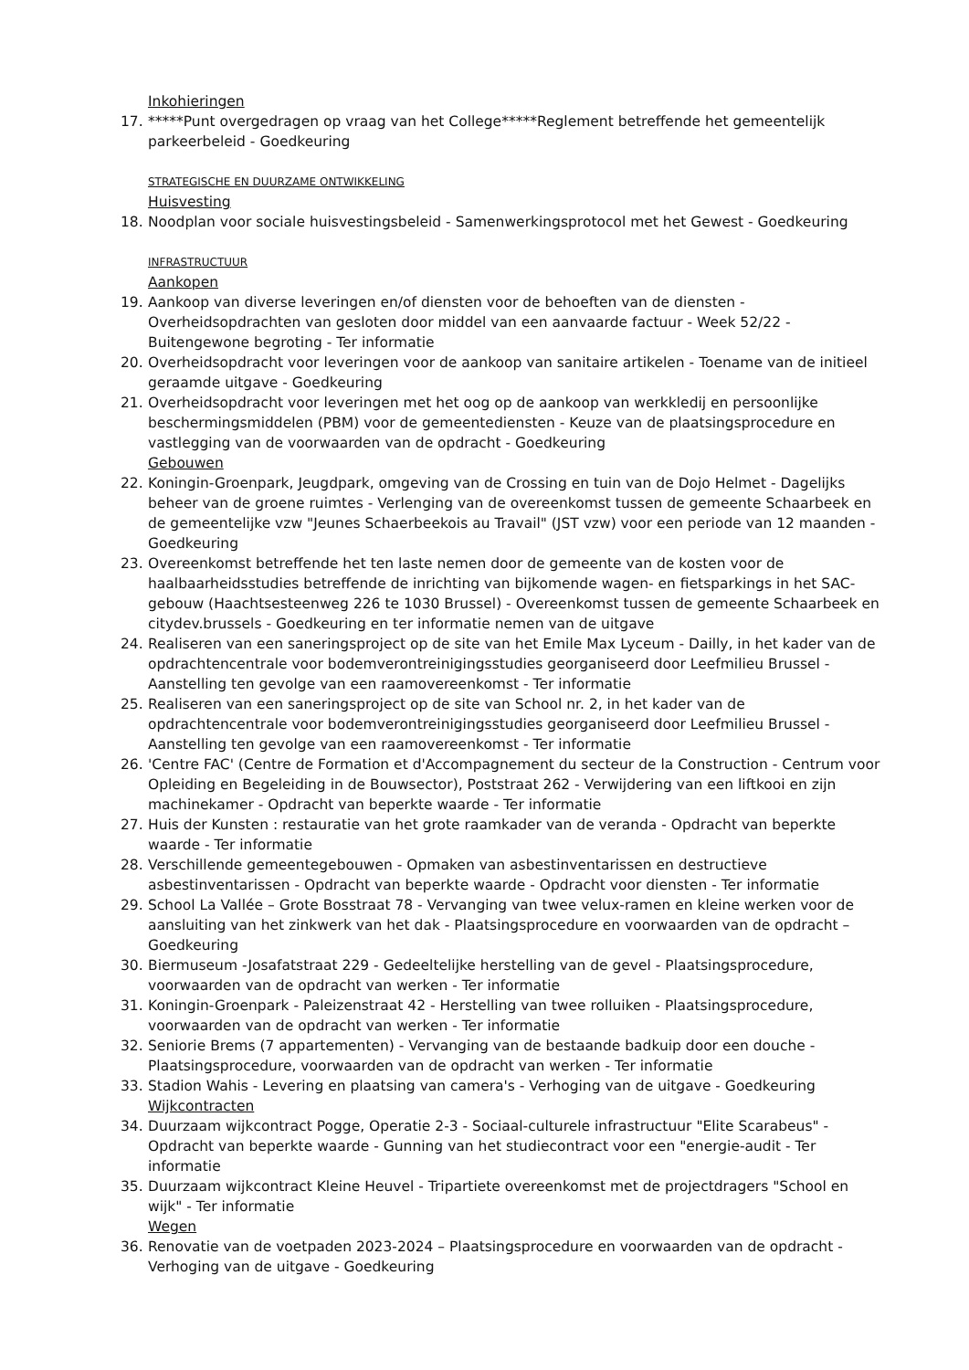Inkohieringen
17. *****Punt overgedragen op vraag van het College*****Reglement betreffende het gemeentelijk parkeerbeleid - Goedkeuring
STRATEGISCHE EN DUURZAME ONTWIKKELING
Huisvesting
18. Noodplan voor sociale huisvestingsbeleid - Samenwerkingsprotocol met het Gewest - Goedkeuring
INFRASTRUCTUUR
Aankopen
19. Aankoop van diverse leveringen en/of diensten voor de behoeften van de diensten - Overheidsopdrachten van gesloten door middel van een aanvaarde factuur - Week 52/22 - Buitengewone begroting - Ter informatie
20. Overheidsopdracht voor leveringen voor de aankoop van sanitaire artikelen - Toename van de initieel geraamde uitgave - Goedkeuring
21. Overheidsopdracht voor leveringen met het oog op de aankoop van werkkledij en persoonlijke beschermingsmiddelen (PBM) voor de gemeentediensten - Keuze van de plaatsingsprocedure en vastlegging van de voorwaarden van de opdracht - Goedkeuring
Gebouwen
22. Koningin-Groenpark, Jeugdpark, omgeving van de Crossing en tuin van de Dojo Helmet - Dagelijks beheer van de groene ruimtes - Verlenging van de overeenkomst tussen de gemeente Schaarbeek en de gemeentelijke vzw "Jeunes Schaerbeekois au Travail" (JST vzw) voor een periode van 12 maanden - Goedkeuring
23. Overeenkomst betreffende het ten laste nemen door de gemeente van de kosten voor de haalbaarheidsstudies betreffende de inrichting van bijkomende wagen- en fietsparkings in het SAC-gebouw (Haachtsesteenweg 226 te 1030 Brussel) - Overeenkomst tussen de gemeente Schaarbeek en citydev.brussels - Goedkeuring en ter informatie nemen van de uitgave
24. Realiseren van een saneringsproject op de site van het Emile Max Lyceum - Dailly, in het kader van de opdrachtencentrale voor bodemverontreinigingsstudies georganiseerd door Leefmilieu Brussel - Aanstelling ten gevolge van een raamovereenkomst - Ter informatie
25. Realiseren van een saneringsproject op de site van School nr. 2, in het kader van de opdrachtencentrale voor bodemverontreinigingsstudies georganiseerd door Leefmilieu Brussel - Aanstelling ten gevolge van een raamovereenkomst - Ter informatie
26. 'Centre FAC' (Centre de Formation et d'Accompagnement du secteur de la Construction - Centrum voor Opleiding en Begeleiding in de Bouwsector), Poststraat 262 - Verwijdering van een liftkooi en zijn machinekamer - Opdracht van beperkte waarde - Ter informatie
27. Huis der Kunsten : restauratie van het grote raamkader van de veranda - Opdracht van beperkte waarde - Ter informatie
28. Verschillende gemeentegebouwen - Opmaken van asbestinventarissen en destructieve asbestinventarissen - Opdracht van beperkte waarde - Opdracht voor diensten - Ter informatie
29. School La Vallée – Grote Bosstraat 78 - Vervanging van twee velux-ramen en kleine werken voor de aansluiting van het zinkwerk van het dak - Plaatsingsprocedure en voorwaarden van de opdracht – Goedkeuring
30. Biermuseum -Josafatstraat 229 - Gedeeltelijke herstelling van de gevel - Plaatsingsprocedure, voorwaarden van de opdracht van werken - Ter informatie
31. Koningin-Groenpark - Paleizenstraat 42 - Herstelling van twee rolluiken - Plaatsingsprocedure, voorwaarden van de opdracht van werken - Ter informatie
32. Seniorie Brems (7 appartementen) - Vervanging van de bestaande badkuip door een douche - Plaatsingsprocedure, voorwaarden van de opdracht van werken - Ter informatie
33. Stadion Wahis - Levering en plaatsing van camera's - Verhoging van de uitgave - Goedkeuring
Wijkcontracten
34. Duurzaam wijkcontract Pogge, Operatie 2-3 - Sociaal-culturele infrastructuur "Elite Scarabeus" - Opdracht van beperkte waarde - Gunning van het studiecontract voor een "energie-audit - Ter informatie
35. Duurzaam wijkcontract Kleine Heuvel - Tripartiete overeenkomst met de projectdragers "School en wijk" - Ter informatie
Wegen
36. Renovatie van de voetpaden 2023-2024 – Plaatsingsprocedure en voorwaarden van de opdracht - Verhoging van de uitgave - Goedkeuring